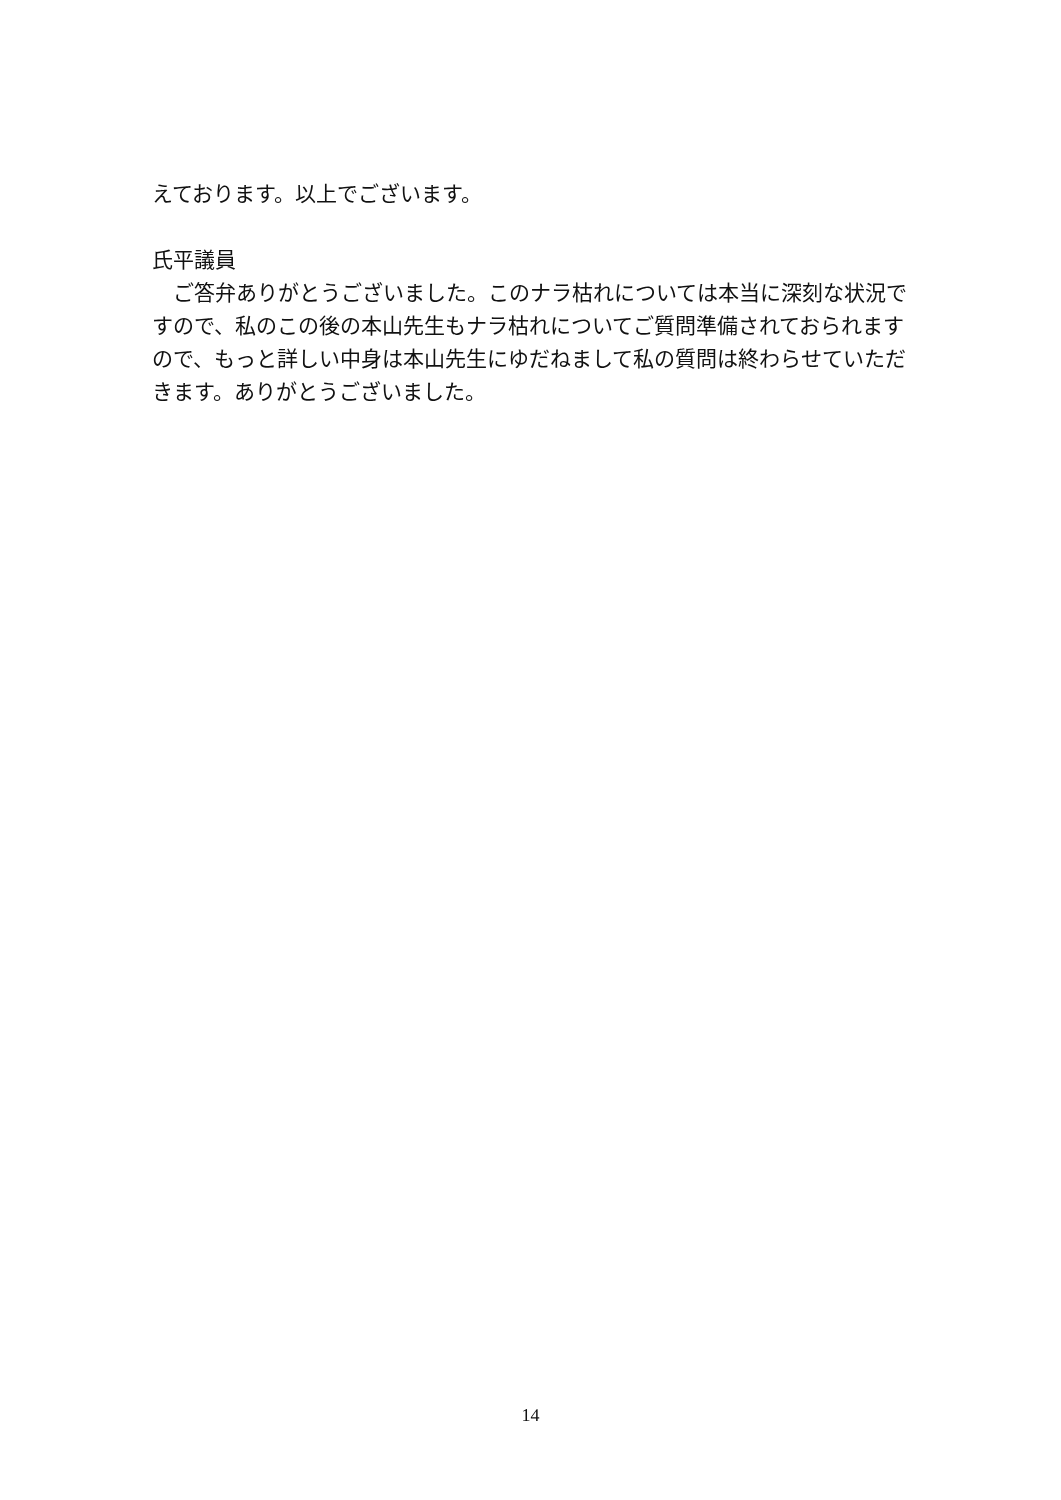えております。以上でございます。
氏平議員
　ご答弁ありがとうございました。このナラ枯れについては本当に深刻な状況ですので、私のこの後の本山先生もナラ枯れについてご質問準備されておられますので、もっと詳しい中身は本山先生にゆだねまして私の質問は終わらせていただきます。ありがとうございました。
14